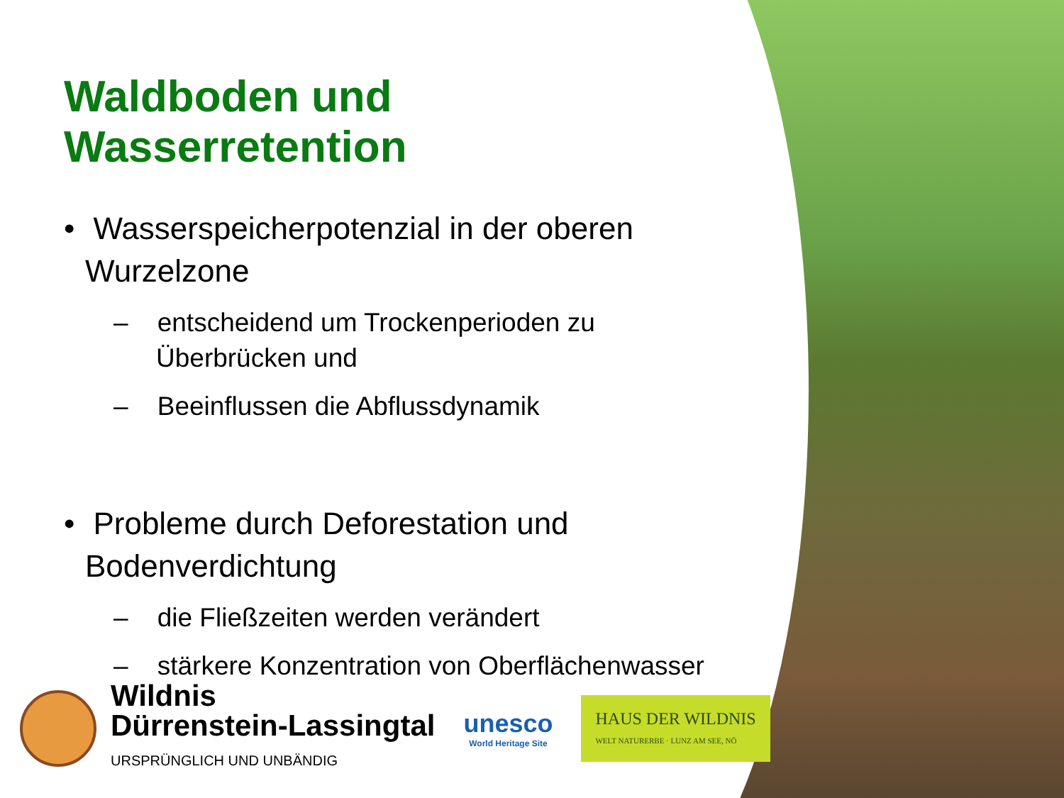Waldboden und Wasserretention
• Wasserspeicherpotenzial in der oberen Wurzelzone
– entscheidend um Trockenperioden zu Überbrücken und
– Beeinflussen die Abflussdynamik
• Probleme durch Deforestation und Bodenverdichtung
– die Fließzeiten werden verändert
– stärkere Konzentration von Oberflächenwasser
Wildnis
Dürrenstein-Lassingtal
URSPRÜNGLICH UND UNBÄNDIG
unesco
World Heritage Site
HAUS DER WILDNIS
WELT NATURERBE · LUNZ AM SEE, NÖ